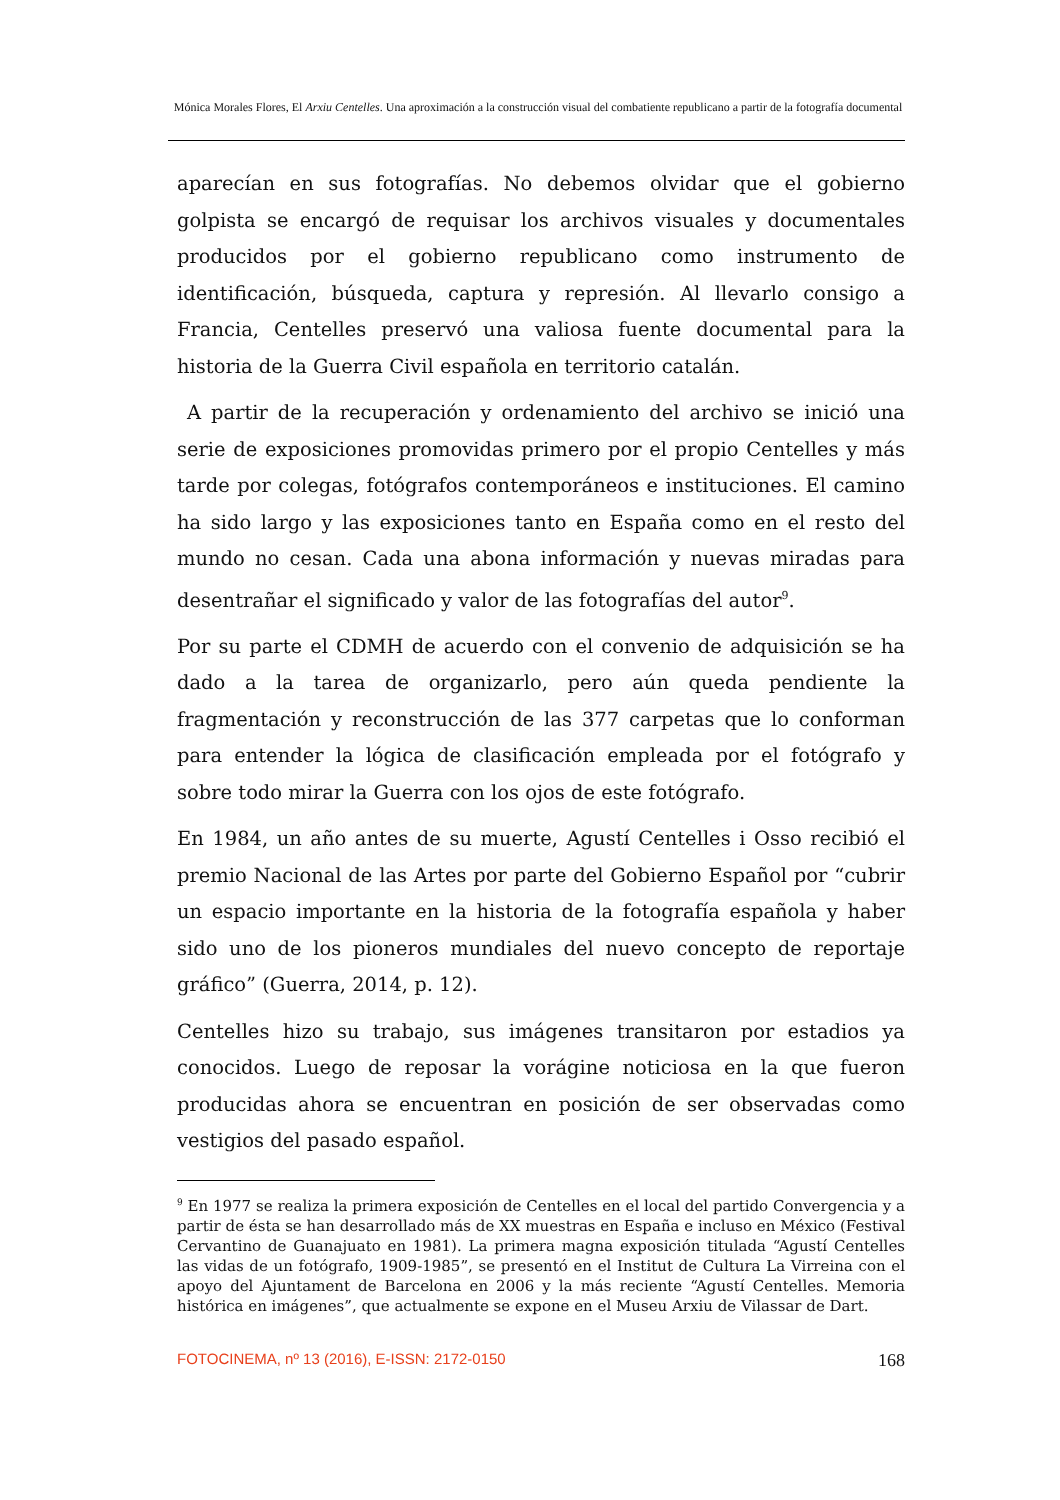Mónica Morales Flores, El Arxiu Centelles. Una aproximación a la construcción visual del combatiente republicano a partir de la fotografía documental
aparecían en sus fotografías. No debemos olvidar que el gobierno golpista se encargó de requisar los archivos visuales y documentales producidos por el gobierno republicano como instrumento de identificación, búsqueda, captura y represión. Al llevarlo consigo a Francia, Centelles preservó una valiosa fuente documental para la historia de la Guerra Civil española en territorio catalán.
A partir de la recuperación y ordenamiento del archivo se inició una serie de exposiciones promovidas primero por el propio Centelles y más tarde por colegas, fotógrafos contemporáneos e instituciones. El camino ha sido largo y las exposiciones tanto en España como en el resto del mundo no cesan. Cada una abona información y nuevas miradas para desentrañar el significado y valor de las fotografías del autor<sup>9</sup>.
Por su parte el CDMH de acuerdo con el convenio de adquisición se ha dado a la tarea de organizarlo, pero aún queda pendiente la fragmentación y reconstrucción de las 377 carpetas que lo conforman para entender la lógica de clasificación empleada por el fotógrafo y sobre todo mirar la Guerra con los ojos de este fotógrafo.
En 1984, un año antes de su muerte, Agustí Centelles i Osso recibió el premio Nacional de las Artes por parte del Gobierno Español por “cubrir un espacio importante en la historia de la fotografía española y haber sido uno de los pioneros mundiales del nuevo concepto de reportaje gráfico” (Guerra, 2014, p. 12).
Centelles hizo su trabajo, sus imágenes transitaron por estadios ya conocidos. Luego de reposar la vorágine noticiosa en la que fueron producidas ahora se encuentran en posición de ser observadas como vestigios del pasado español.
<sup>9</sup> En 1977 se realiza la primera exposición de Centelles en el local del partido Convergencia y a partir de ésta se han desarrollado más de XX muestras en España e incluso en México (Festival Cervantino de Guanajuato en 1981). La primera magna exposición titulada “Agustí Centelles las vidas de un fotógrafo, 1909-1985”, se presentó en el Institut de Cultura La Virreina con el apoyo del Ajuntament de Barcelona en 2006 y la más reciente “Agustí Centelles. Memoria histórica en imágenes”, que actualmente se expone en el Museu Arxiu de Vilassar de Dart.
FOTOCINEMA, nº 13 (2016), E-ISSN: 2172-0150 168